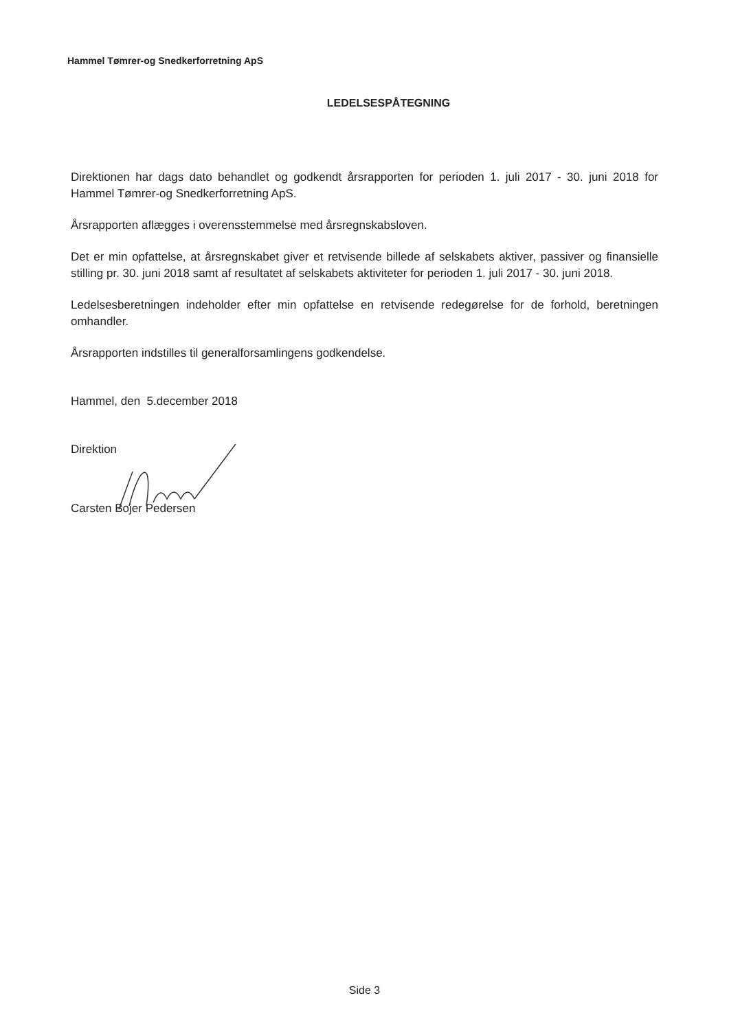Hammel Tømrer-og Snedkerforretning ApS
LEDELSESPÅTEGNING
Direktionen har dags dato behandlet og godkendt årsrapporten for perioden 1. juli 2017 - 30. juni 2018 for Hammel Tømrer-og Snedkerforretning ApS.
Årsrapporten aflægges i overensstemmelse med årsregnskabsloven.
Det er min opfattelse, at årsregnskabet giver et retvisende billede af selskabets aktiver, passiver og finansielle stilling pr. 30. juni 2018 samt af resultatet af selskabets aktiviteter for perioden 1. juli 2017 - 30. juni 2018.
Ledelsesberetningen indeholder efter min opfattelse en retvisende redegørelse for de forhold, beretningen omhandler.
Årsrapporten indstilles til generalforsamlingens godkendelse.
Hammel, den 5.december 2018
Direktion
Carsten Bojer Pedersen
Side 3